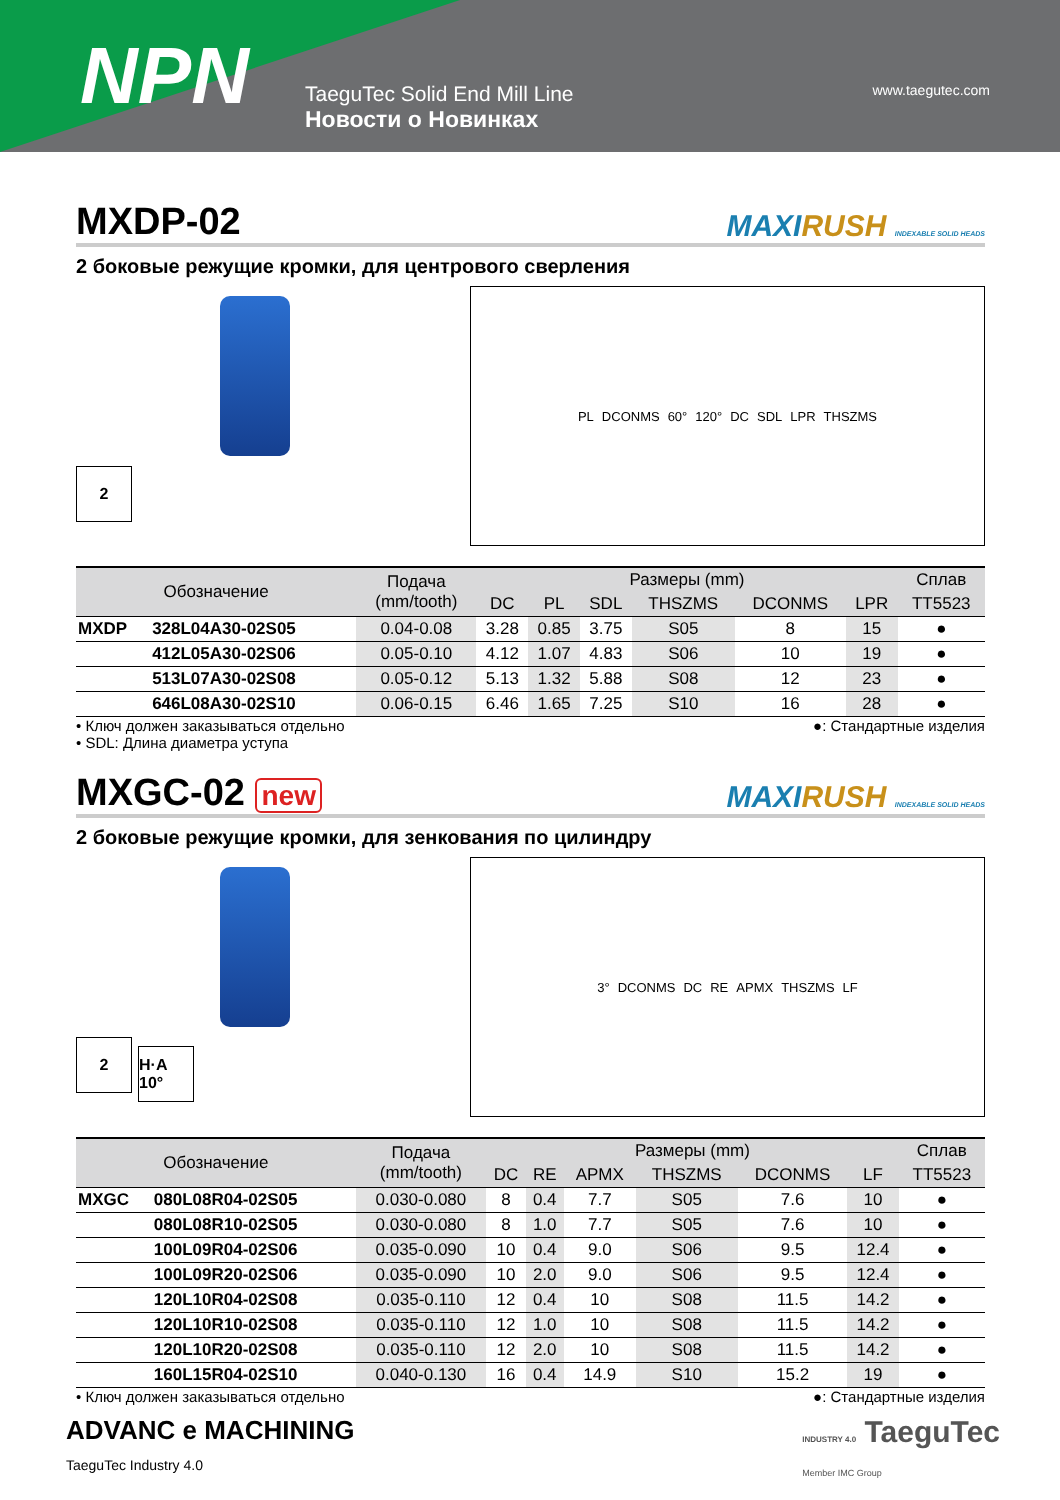NPN
TaeguTec Solid End Mill Line
Новости о Новинках
www.taegutec.com
MXDP-02 MAXIRUSH INDEXABLE SOLID HEADS
2 боковые режущие кромки, для центрового сверления
2
PL DCONMS 60° 120° DC SDL LPR THSZMS
| Обозначение | | Подача (mm/tooth) | Размеры (mm) | | | | | | Сплав |
| --- | --- | --- | --- | --- | --- | --- | --- | --- | --- |
| | | | DC | PL | SDL | THSZMS | DCONMS | LPR | TT5523 |
| MXDP | 328L04A30-02S05 | 0.04-0.08 | 3.28 | 0.85 | 3.75 | S05 | 8 | 15 | ● |
| | 412L05A30-02S06 | 0.05-0.10 | 4.12 | 1.07 | 4.83 | S06 | 10 | 19 | ● |
| | 513L07A30-02S08 | 0.05-0.12 | 5.13 | 1.32 | 5.88 | S08 | 12 | 23 | ● |
| | 646L08A30-02S10 | 0.06-0.15 | 6.46 | 1.65 | 7.25 | S10 | 16 | 28 | ● |
• Ключ должен заказываться отдельно
• SDL: Длина диаметра уступа
●: Стандартные изделия
MXGC-02 new MAXIRUSH INDEXABLE SOLID HEADS
2 боковые режущие кромки, для зенкования по цилиндру
2
H·A 10°
3° DCONMS DC RE APMX THSZMS LF
| Обозначение | | Подача (mm/tooth) | Размеры (mm) | | | | | | Сплав |
| --- | --- | --- | --- | --- | --- | --- | --- | --- | --- |
| | | | DC | RE | APMX | THSZMS | DCONMS | LF | TT5523 |
| MXGC | 080L08R04-02S05 | 0.030-0.080 | 8 | 0.4 | 7.7 | S05 | 7.6 | 10 | ● |
| | 080L08R10-02S05 | 0.030-0.080 | 8 | 1.0 | 7.7 | S05 | 7.6 | 10 | ● |
| | 100L09R04-02S06 | 0.035-0.090 | 10 | 0.4 | 9.0 | S06 | 9.5 | 12.4 | ● |
| | 100L09R20-02S06 | 0.035-0.090 | 10 | 2.0 | 9.0 | S06 | 9.5 | 12.4 | ● |
| | 120L10R04-02S08 | 0.035-0.110 | 12 | 0.4 | 10 | S08 | 11.5 | 14.2 | ● |
| | 120L10R10-02S08 | 0.035-0.110 | 12 | 1.0 | 10 | S08 | 11.5 | 14.2 | ● |
| | 120L10R20-02S08 | 0.035-0.110 | 12 | 2.0 | 10 | S08 | 11.5 | 14.2 | ● |
| | 160L15R04-02S10 | 0.040-0.130 | 16 | 0.4 | 14.9 | S10 | 15.2 | 19 | ● |
• Ключ должен заказываться отдельно
●: Стандартные изделия
ADVANC e MACHINING
TaeguTec Industry 4.0
INDUSTRY 4.0 TaeguTec
Member IMC Group